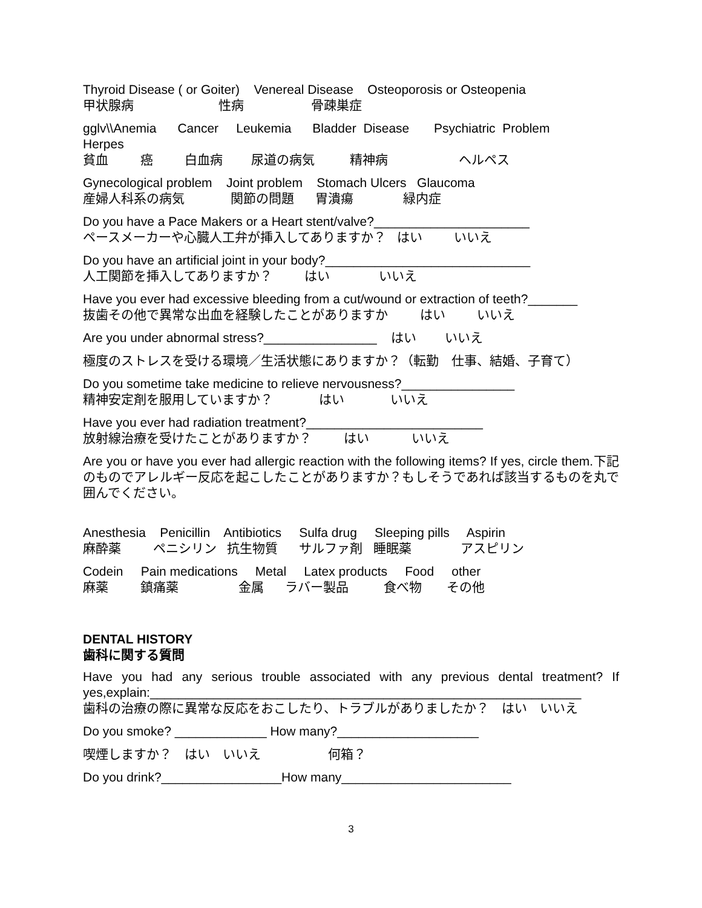Thyroid Disease ( or Goiter) Venereal Disease Osteoporosis or Osteopenia
甲状腺病 性病 骨疎巣症
gglv\\Anemia Cancer Leukemia Bladder Disease Psychiatric Problem
Herpes
貧血 癌 白血病 尿道の病気 精神病 ヘルペス
Gynecological problem Joint problem Stomach Ulcers Glaucoma
産婦人科系の病気 関節の問題 胃潰瘍 緑内症
Do you have a Pace Makers or a Heart stent/valve?______________________
ペースメーカーや心臓人工弁が挿入してありますか？ はい いいえ
Do you have an artificial joint in your body?_____________________________
人工関節を挿入してありますか？ はい いいえ
Have you ever had excessive bleeding from a cut/wound or extraction of teeth?_______
抜歯その他で異常な出血を経験したことがありますか はい いいえ
Are you under abnormal stress?________________ はい いいえ
極度のストレスを受ける環境／生活状態にありますか？（転勤　仕事、結婚、子育て）
Do you sometime take medicine to relieve nervousness?________________
精神安定剤を服用していますか？ はい いいえ
Have you ever had radiation treatment?_________________________
放射線治療を受けたことがありますか？ はい いいえ
Are you or have you ever had allergic reaction with the following items? If yes, circle them.下記のものでアレルギー反応を起こしたことがありますか？もしそうであれば該当するものを丸で囲んでください。
Anesthesia Penicillin Antibiotics Sulfa drug Sleeping pills Aspirin
麻酔薬 ペニシリン 抗生物質 サルファ剤 睡眠薬 アスピリン
Codein Pain medications Metal Latex products Food other
麻薬 鎮痛薬 金属 ラバー製品 食べ物 その他
DENTAL HISTORY
歯科に関する質問
Have you had any serious trouble associated with any previous dental treatment? If yes,explain:_____________________________________________________________
歯科の治療の際に異常な反応をおこしたり、トラブルがありましたか？　はい　いいえ
Do you smoke? _____________ How many?____________________
喫煙しますか？　はい　いいえ 何箱？
Do you drink?_________________How many________________________
3